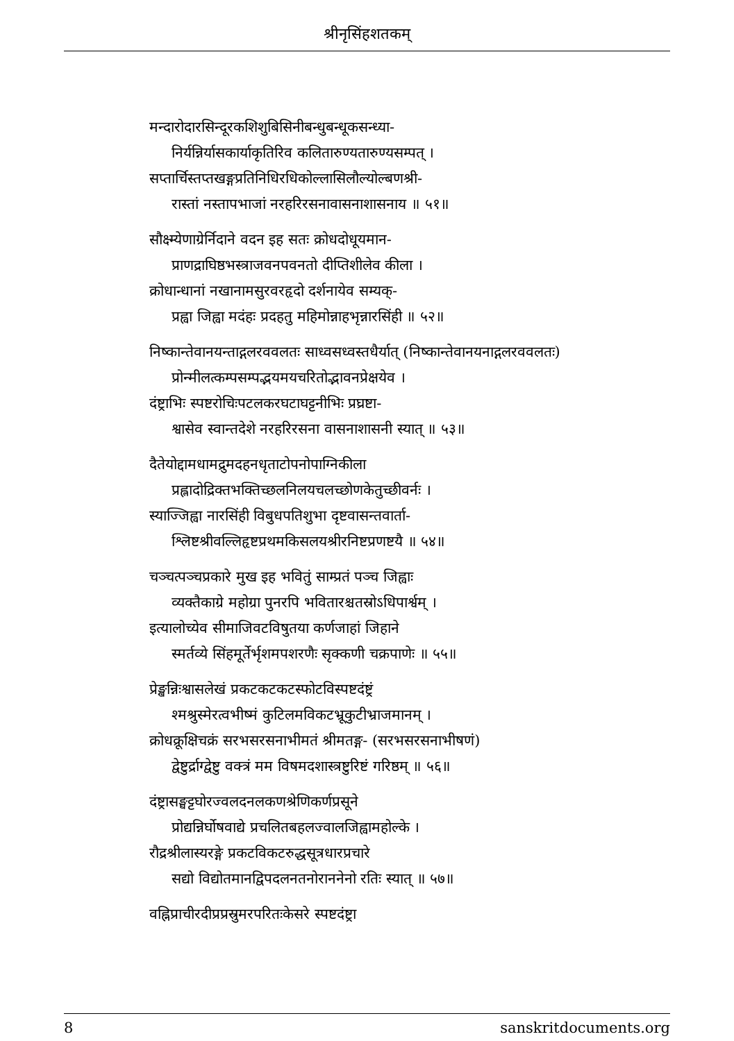श्रीनृसिंहशतकम्
मन्दारोदारसिन्दूरकशिशुबिसिनीबन्धुबन्धूकसन्ध्या-
निर्यन्निर्यासकार्याकृतिरिव कलितारुण्यतारुण्यसम्पत् ।
सप्तार्चिस्तप्तखङ्गप्रतिनिधिरधिकोल्लासिलौल्योल्बणश्री-
रास्तां नस्तापभाजां नरहरिरसनावासनाशासनाय ॥ ५१॥
सौक्ष्म्येणाग्रेर्निदाने वदन इह सतः क्रोधदोधूयमान-
प्राणद्राघिष्ठभस्त्राजवनपवनतो दीप्तिशीलेव कीला ।
क्रोधान्धानां नखानामसुरवरहृदो दर्शनायेव सम्यक्-
प्रह्वा जिह्वा मदंहः प्रदहतु महिमोन्नाहभृन्नारसिंही ॥ ५२॥
निष्कान्तेवानयन्ताद्गलरववलतः साध्वसध्वस्तधैर्यात् (निष्कान्तेवानयनाद्गलरववलतः)
प्रोन्मीलत्कम्पसम्पद्भयमयचरितोद्भावनप्रेक्षयेव ।
दंष्ट्राभिः स्पष्टरोचिःपटलकरघटाघट्टनीभिः प्रघ्रष्टा-
श्वासेव स्वान्तदेशे नरहरिरसना वासनाशासनी स्यात् ॥ ५३॥
दैतेयोद्दामधामद्रुमदहनधृताटोपनोपाग्निकीला
प्रह्लादोद्रिक्तभक्तिच्छलनिलयचलच्छोणकेतुच्छीवर्नः ।
स्याज्जिह्वा नारसिंही विबुधपतिशुभा दृष्टवासन्तवार्ता-
श्लिष्टश्रीवल्लिहृष्टप्रथमकिसलयश्रीरनिष्टप्रणष्टयै ॥ ५४॥
चञ्चत्पञ्चप्रकारे मुख इह भवितुं साम्प्रतं पञ्च जिह्वाः
व्यक्तैकाग्रे महोग्रा पुनरपि भवितारश्चतस्रोऽधिपार्श्वम् ।
इत्यालोच्येव सीमाजिवटविषुतया कर्णजाहां जिहाने
स्मर्तव्ये सिंहमूर्तेर्भृशमपशरणैः सृक्कणी चक्रपाणेः ॥ ५५॥
प्रेङ्खन्निःश्वासलेखं प्रकटकटकटस्फोटविस्पष्टदंष्ट्रं
श्मश्रुस्मेरत्वभीष्मं कुटिलमविकटभ्रूकुटीभ्राजमानम् ।
क्रोधक्रूक्षिचक्रं सरभसरसनाभीमतं श्रीमतङ्ग- (सरभसरसनाभीषणं)
द्वेष्टुर्द्राग्द्वेष्टु वक्त्रं मम विषमदशास्त्रष्टुरिष्टं गरिष्ठम् ॥ ५६॥
दंष्ट्रासङ्घट्टघोरज्वलदनलकणश्रेणिकर्णप्रसूने
प्रोद्यन्निर्घोषवाद्ये प्रचलितबहलज्वालजिह्वामहोल्के ।
रौद्रश्रीलास्यरङ्गे प्रकटविकटरुद्धसूत्रधारप्रचारे
सद्यो विद्योतमानद्विपदलनतनोराननेनो रतिः स्यात् ॥ ५७॥
वह्निप्राचीरदीप्रप्रस्रुमरपरितःकेसरे स्पष्टदंष्ट्रा
8 sanskritdocuments.org